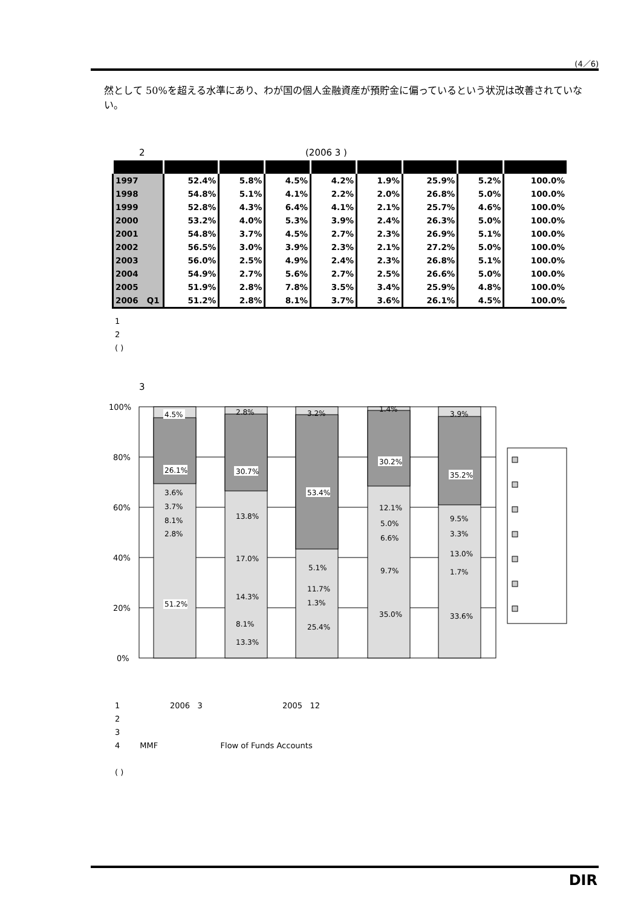(4／6)
然として 50%を超える水準にあり、わが国の個人金融資産が預貯金に偏っているという状況は改善されていない。
2 (2006 3 )
| 1997 | 52.4% | 5.8% | 4.5% | 4.2% | 1.9% | 25.9% | 5.2% | 100.0% |
| 1998 | 54.8% | 5.1% | 4.1% | 2.2% | 2.0% | 26.8% | 5.0% | 100.0% |
| 1999 | 52.8% | 4.3% | 6.4% | 4.1% | 2.1% | 25.7% | 4.6% | 100.0% |
| 2000 | 53.2% | 4.0% | 5.3% | 3.9% | 2.4% | 26.3% | 5.0% | 100.0% |
| 2001 | 54.8% | 3.7% | 4.5% | 2.7% | 2.3% | 26.9% | 5.1% | 100.0% |
| 2002 | 56.5% | 3.0% | 3.9% | 2.3% | 2.1% | 27.2% | 5.0% | 100.0% |
| 2003 | 56.0% | 2.5% | 4.9% | 2.4% | 2.3% | 26.8% | 5.1% | 100.0% |
| 2004 | 54.9% | 2.7% | 5.6% | 2.7% | 2.5% | 26.6% | 5.0% | 100.0% |
| 2005 | 51.9% | 2.8% | 7.8% | 3.5% | 3.4% | 25.9% | 4.8% | 100.0% |
| 2006 Q1 | 51.2% | 2.8% | 8.1% | 3.7% | 3.6% | 26.1% | 4.5% | 100.0% |
1
2
( )
3
100%
80%
60%
40%
20%
0%
4.5%
26.1%
3.6%
3.7%
8.1%
2.8%
51.2%
2.8%
30.7%
13.8%
17.0%
14.3%
8.1%
13.3%
3.2%
53.4%
5.1%
11.7%
1.3%
25.4%
1.4%
30.2%
12.1%
5.0%
6.6%
9.7%
35.0%
3.9%
35.2%
9.5%
3.3%
13.0%
1.7%
33.6%
1 2006 3 2005 12 2 3 4 MMF Flow of Funds Accounts ( )
DIR